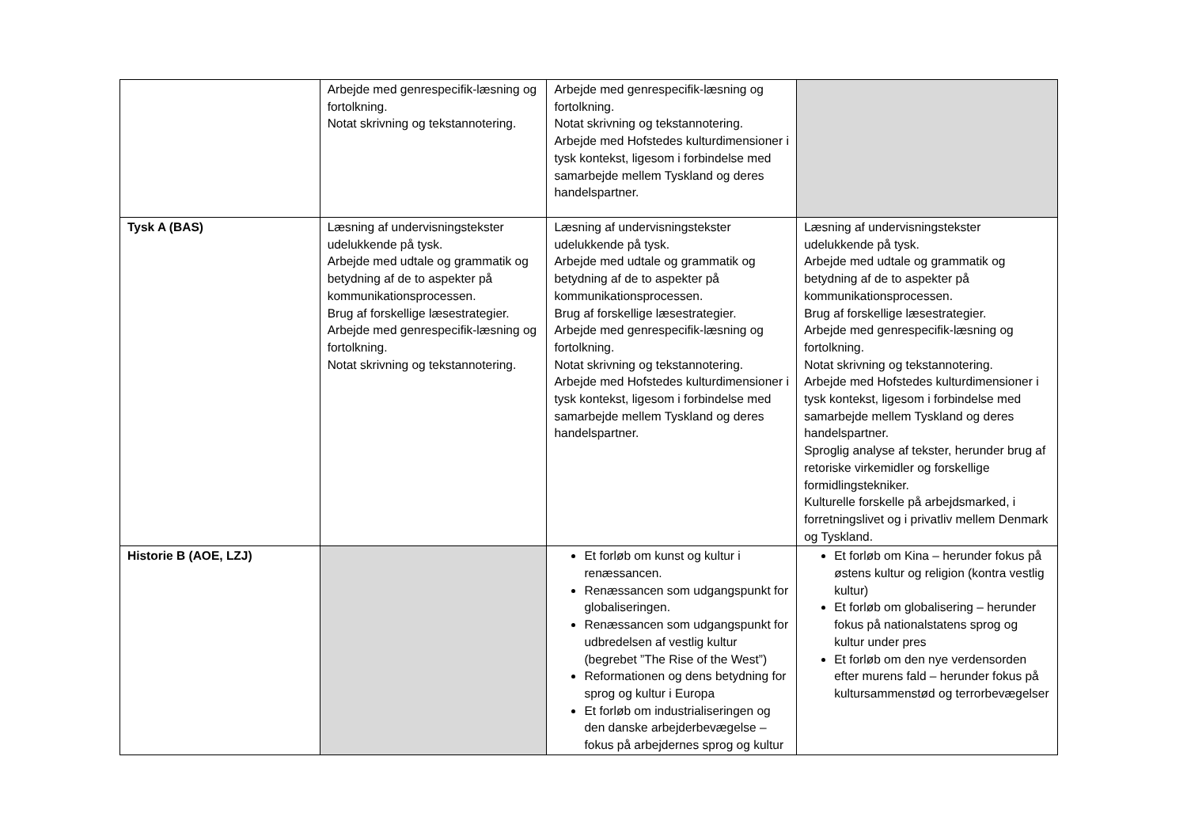| | Arbejde med genrespecifik-læsning og fortolkning. Notat skrivning og tekstannotering. | Arbejde med genrespecifik-læsning og fortolkning. Notat skrivning og tekstannotering. Arbejde med Hofstedes kulturdimensioner i tysk kontekst, ligesom i forbindelse med samarbejde mellem Tyskland og deres handelspartner. | |
| Tysk A (BAS) | Læsning af undervisningstekster udelukkende på tysk. Arbejde med udtale og grammatik og betydning af de to aspekter på kommunikationsprocessen. Brug af forskellige læsestrategier. Arbejde med genrespecifik-læsning og fortolkning. Notat skrivning og tekstannotering. | Læsning af undervisningstekster udelukkende på tysk. Arbejde med udtale og grammatik og betydning af de to aspekter på kommunikationsprocessen. Brug af forskellige læsestrategier. Arbejde med genrespecifik-læsning og fortolkning. Notat skrivning og tekstannotering. Arbejde med Hofstedes kulturdimensioner i tysk kontekst, ligesom i forbindelse med samarbejde mellem Tyskland og deres handelspartner. | Læsning af undervisningstekster udelukkende på tysk. Arbejde med udtale og grammatik og betydning af de to aspekter på kommunikationsprocessen. Brug af forskellige læsestrategier. Arbejde med genrespecifik-læsning og fortolkning. Notat skrivning og tekstannotering. Arbejde med Hofstedes kulturdimensioner i tysk kontekst, ligesom i forbindelse med samarbejde mellem Tyskland og deres handelspartner. Sproglig analyse af tekster, herunder brug af retoriske virkemidler og forskellige formidlingstekniker. Kulturelle forskelle på arbejdsmarked, i forretningslivet og i privatliv mellem Denmark og Tyskland. |
| Historie B (AOE, LZJ) | | Et forløb om kunst og kultur i renæssancen. Renæssancen som udgangspunkt for globaliseringen. Renæssancen som udgangspunkt for udbredelsen af vestlig kultur (begrebet ”The Rise of the West”) Reformationen og dens betydning for sprog og kultur i Europa Et forløb om industrialiseringen og den danske arbejderbevægelse – fokus på arbejdernes sprog og kultur | Et forløb om Kina – herunder fokus på østens kultur og religion (kontra vestlig kultur) Et forløb om globalisering – herunder fokus på nationalstatens sprog og kultur under pres Et forløb om den nye verdensorden efter murens fald – herunder fokus på kultursammenstød og terrorbevægelser |